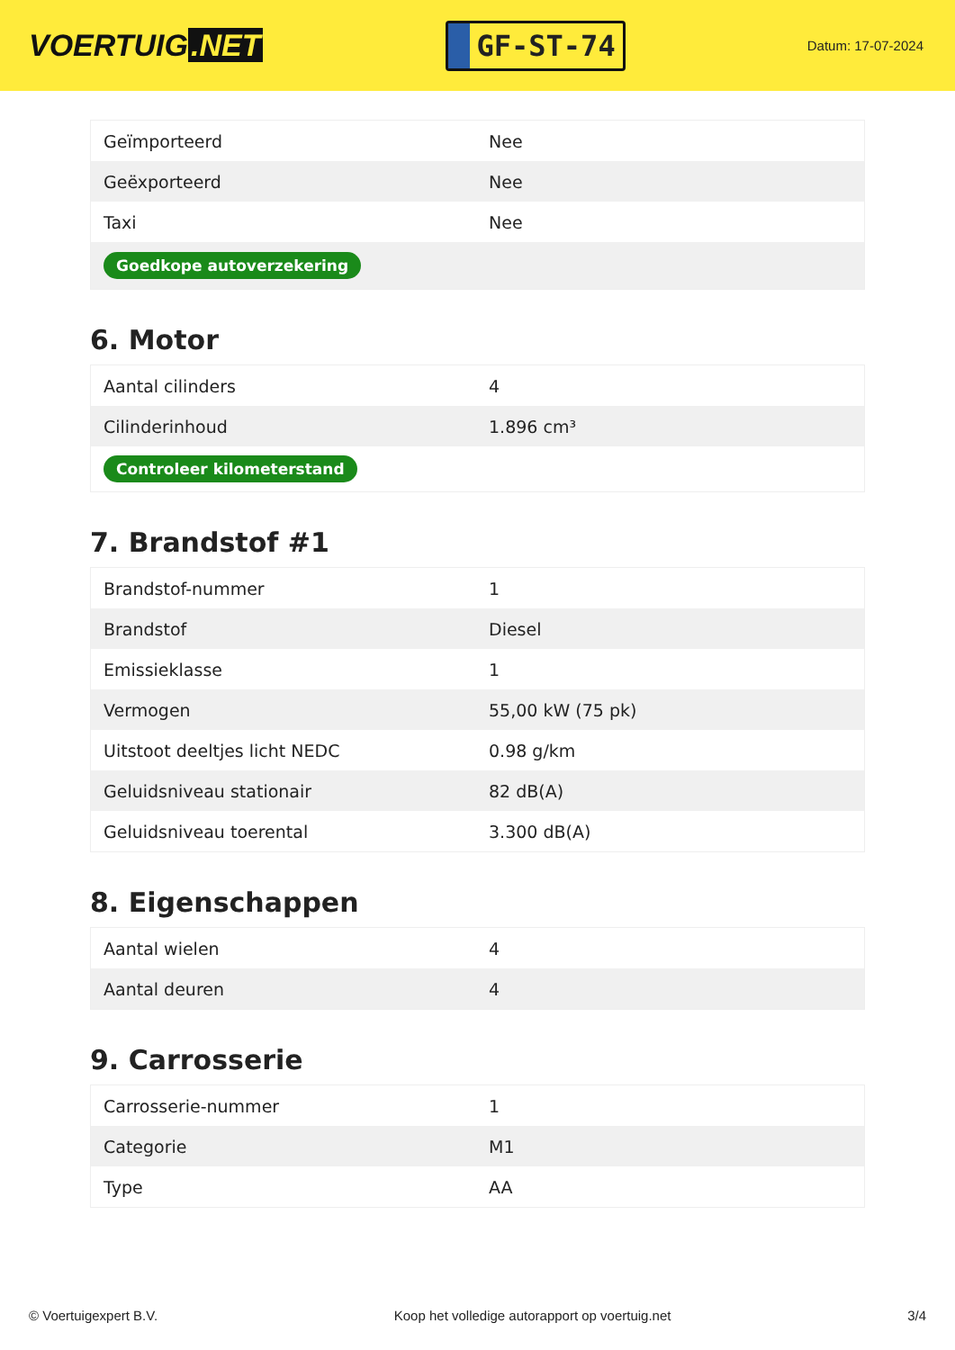VOERTUIG.NET
GF-ST-74
Datum: 17-07-2024
| Geïmporteerd | Nee |
| Geëxporteerd | Nee |
| Taxi | Nee |
| Goedkope autoverzekering | |
6. Motor
| Aantal cilinders | 4 |
| Cilinderinhoud | 1.896 cm³ |
| Controleer kilometerstand | |
7. Brandstof #1
| Brandstof-nummer | 1 |
| Brandstof | Diesel |
| Emissieklasse | 1 |
| Vermogen | 55,00 kW (75 pk) |
| Uitstoot deeltjes licht NEDC | 0.98 g/km |
| Geluidsniveau stationair | 82 dB(A) |
| Geluidsniveau toerental | 3.300 dB(A) |
8. Eigenschappen
| Aantal wielen | 4 |
| Aantal deuren | 4 |
9. Carrosserie
| Carrosserie-nummer | 1 |
| Categorie | M1 |
| Type | AA |
© Voertuigexpert B.V. Koop het volledige autorapport op voertuig.net 3/4